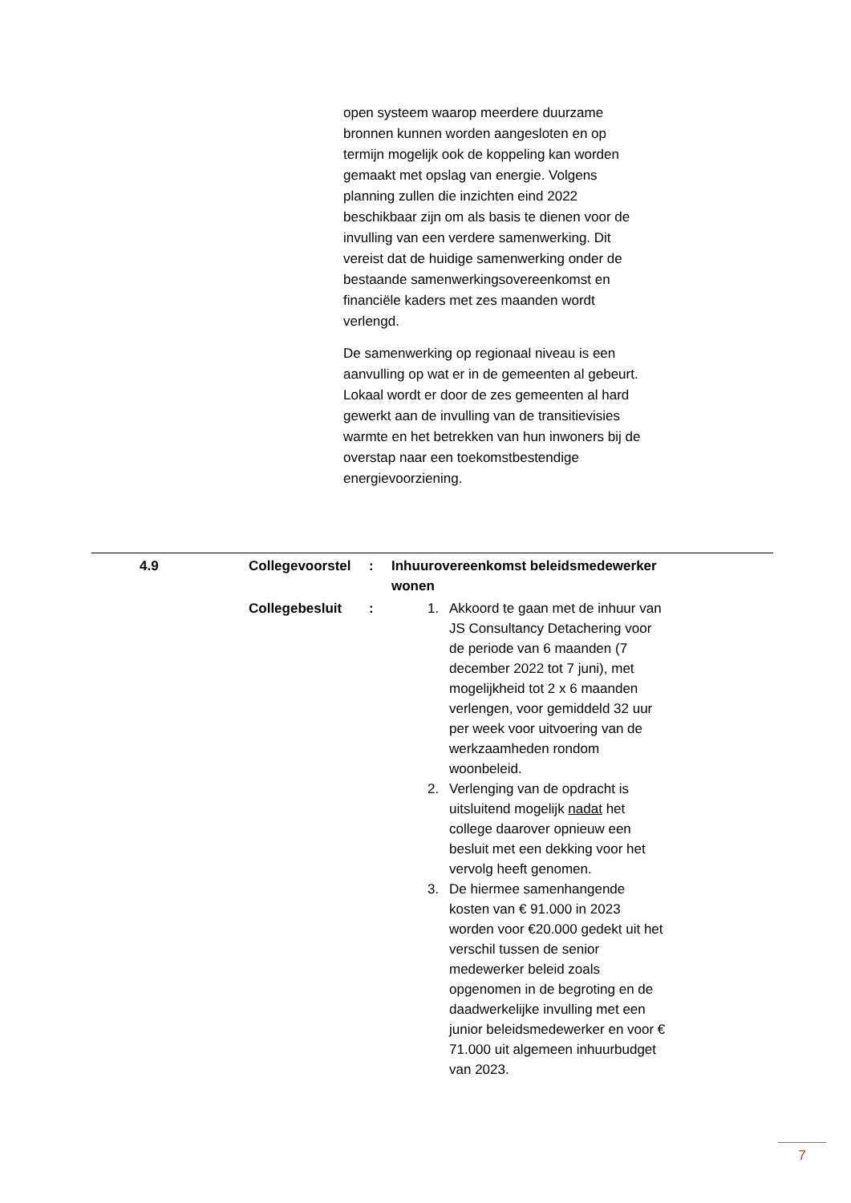open systeem waarop meerdere duurzame bronnen kunnen worden aangesloten en op termijn mogelijk ook de koppeling kan worden gemaakt met opslag van energie. Volgens planning zullen die inzichten eind 2022 beschikbaar zijn om als basis te dienen voor de invulling van een verdere samenwerking. Dit vereist dat de huidige samenwerking onder de bestaande samenwerkingsovereenkomst en financiële kaders met zes maanden wordt verlengd.
De samenwerking op regionaal niveau is een aanvulling op wat er in de gemeenten al gebeurt. Lokaal wordt er door de zes gemeenten al hard gewerkt aan de invulling van de transitievisies warmte en het betrekken van hun inwoners bij de overstap naar een toekomstbestendige energievoorziening.
| 4.9 | Collegevoorstel | : | Inhuurovereenkomst beleidsmedewerker wonen |
| | Collegebesluit | : | 1. Akkoord te gaan met de inhuur van JS Consultancy Detachering voor de periode van 6 maanden (7 december 2022 tot 7 juni), met mogelijkheid tot 2 x 6 maanden verlengen, voor gemiddeld 32 uur per week voor uitvoering van de werkzaamheden rondom woonbeleid. 2. Verlenging van de opdracht is uitsluitend mogelijk nadat het college daarover opnieuw een besluit met een dekking voor het vervolg heeft genomen. 3. De hiermee samenhangende kosten van € 91.000 in 2023 worden voor €20.000 gedekt uit het verschil tussen de senior medewerker beleid zoals opgenomen in de begroting en de daadwerkelijke invulling met een junior beleidsmedewerker en voor € 71.000 uit algemeen inhuurbudget van 2023. |
7